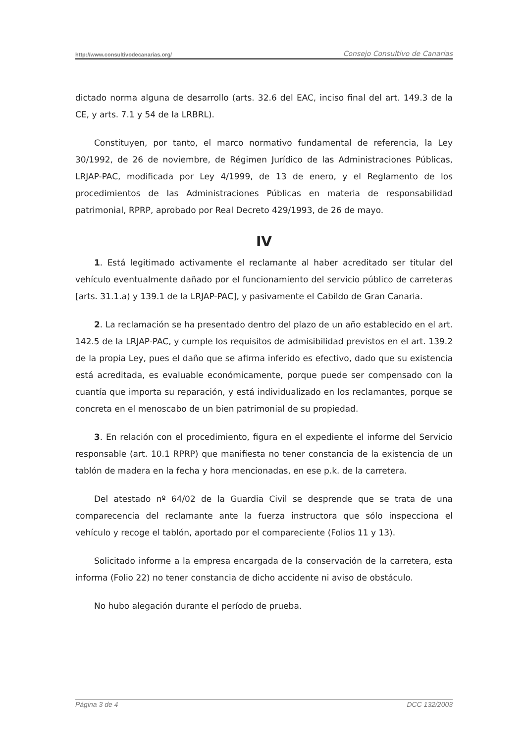http://www.consultivodecanarias.org/ Consejo Consultivo de Canarias
dictado norma alguna de desarrollo (arts. 32.6 del EAC, inciso final del art. 149.3 de la CE, y arts. 7.1 y 54 de la LRBRL).
Constituyen, por tanto, el marco normativo fundamental de referencia, la Ley 30/1992, de 26 de noviembre, de Régimen Jurídico de las Administraciones Públicas, LRJAP-PAC, modificada por Ley 4/1999, de 13 de enero, y el Reglamento de los procedimientos de las Administraciones Públicas en materia de responsabilidad patrimonial, RPRP, aprobado por Real Decreto 429/1993, de 26 de mayo.
IV
1. Está legitimado activamente el reclamante al haber acreditado ser titular del vehículo eventualmente dañado por el funcionamiento del servicio público de carreteras [arts. 31.1.a) y 139.1 de la LRJAP-PAC], y pasivamente el Cabildo de Gran Canaria.
2. La reclamación se ha presentado dentro del plazo de un año establecido en el art. 142.5 de la LRJAP-PAC, y cumple los requisitos de admisibilidad previstos en el art. 139.2 de la propia Ley, pues el daño que se afirma inferido es efectivo, dado que su existencia está acreditada, es evaluable económicamente, porque puede ser compensado con la cuantía que importa su reparación, y está individualizado en los reclamantes, porque se concreta en el menoscabo de un bien patrimonial de su propiedad.
3. En relación con el procedimiento, figura en el expediente el informe del Servicio responsable (art. 10.1 RPRP) que manifiesta no tener constancia de la existencia de un tablón de madera en la fecha y hora mencionadas, en ese p.k. de la carretera.
Del atestado nº 64/02 de la Guardia Civil se desprende que se trata de una comparecencia del reclamante ante la fuerza instructora que sólo inspecciona el vehículo y recoge el tablón, aportado por el compareciente (Folios 11 y 13).
Solicitado informe a la empresa encargada de la conservación de la carretera, esta informa (Folio 22) no tener constancia de dicho accidente ni aviso de obstáculo.
No hubo alegación durante el período de prueba.
Página 3 de 4 DCC 132/2003